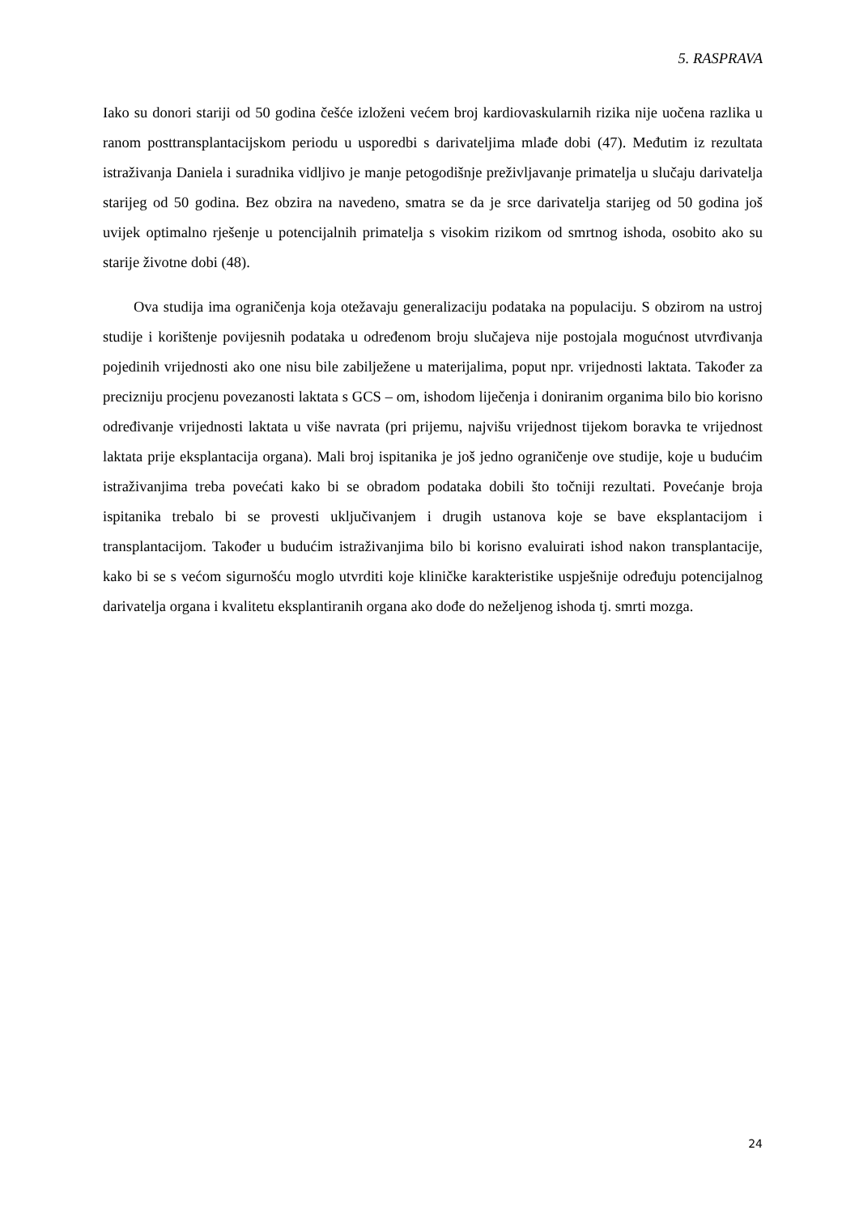5. RASPRAVA
Iako su donori stariji od 50 godina češće izloženi većem broj kardiovaskularnih rizika nije uočena razlika u ranom posttransplantacijskom periodu u usporedbi s darivateljima mlađe dobi (47). Međutim iz rezultata istraživanja Daniela i suradnika vidljivo je manje petogodišnje preživljavanje primatelja u slučaju darivatelja starijeg od 50 godina. Bez obzira na navedeno, smatra se da je srce darivatelja starijeg od 50 godina još uvijek optimalno rješenje u potencijalnih primatelja s visokim rizikom od smrtnog ishoda, osobito ako su starije životne dobi (48).
Ova studija ima ograničenja koja otežavaju generalizaciju podataka na populaciju. S obzirom na ustroj studije i korištenje povijesnih podataka u određenom broju slučajeva nije postojala mogućnost utvrđivanja pojedinih vrijednosti ako one nisu bile zabilježene u materijalima, poput npr. vrijednosti laktata. Također za precizniju procjenu povezanosti laktata s GCS – om, ishodom liječenja i doniranim organima bilo bio korisno određivanje vrijednosti laktata u više navrata (pri prijemu, najvišu vrijednost tijekom boravka te vrijednost laktata prije eksplantacija organa). Mali broj ispitanika je još jedno ograničenje ove studije, koje u budućim istraživanjima treba povećati kako bi se obradom podataka dobili što točniji rezultati. Povećanje broja ispitanika trebalo bi se provesti uključivanjem i drugih ustanova koje se bave eksplantacijom i transplantacijom. Također u budućim istraživanjima bilo bi korisno evaluirati ishod nakon transplantacije, kako bi se s većom sigurnošću moglo utvrditi koje kliničke karakteristike uspješnije određuju potencijalnog darivatelja organa i kvalitetu eksplantiranih organa ako dođe do neželjenog ishoda tj. smrti mozga.
24